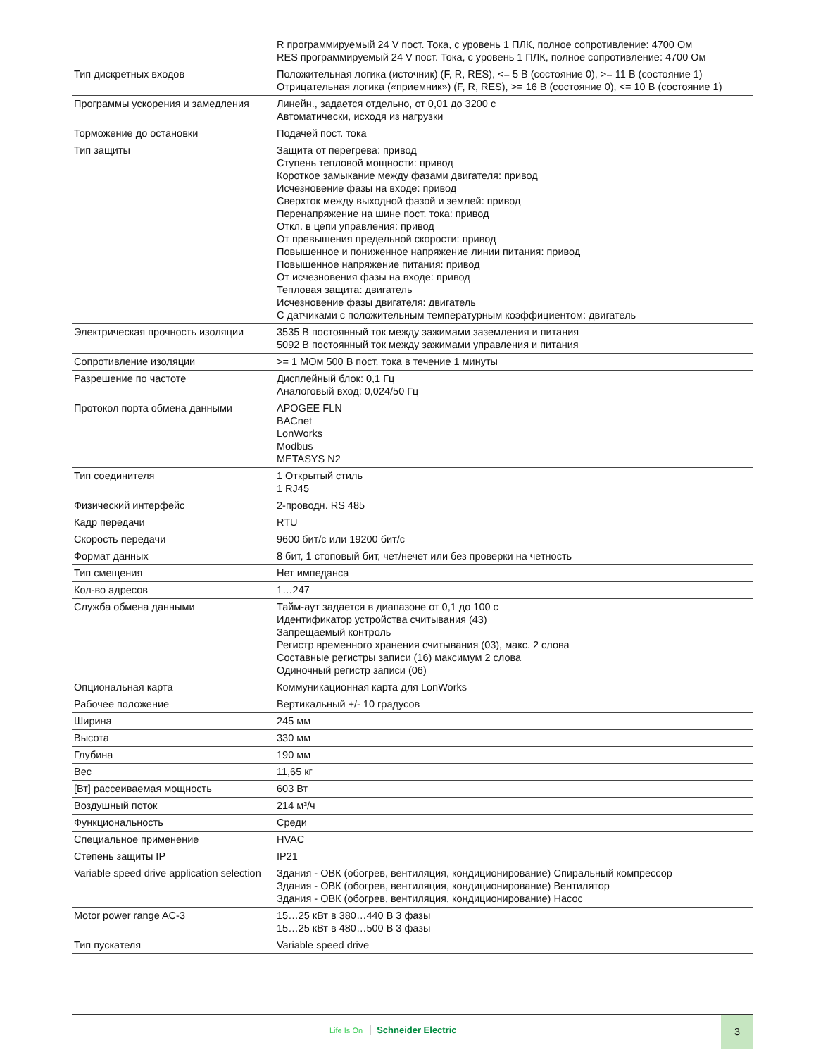| | R программируемый 24 V пост. Тока, с уровень 1 ПЛК, полное сопротивление: 4700 Ом RES программируемый 24 V пост. Тока, с уровень 1 ПЛК, полное сопротивление: 4700 Ом |
| Тип дискретных входов | Положительная логика (источник) (F, R, RES), <= 5 В (состояние 0), >= 11 В (состояние 1) Отрицательная логика («приемник») (F, R, RES), >= 16 В (состояние 0), <= 10 В (состояние 1) |
| Программы ускорения и замедления | Линейн., задается отдельно, от 0,01 до 3200 с Автоматически, исходя из нагрузки |
| Торможение до остановки | Подачей пост. тока |
| Тип защиты | Защита от перегрева: привод Ступень тепловой мощности: привод Короткое замыкание между фазами двигателя: привод Исчезновение фазы на входе: привод Сверхток между выходной фазой и землей: привод Перенапряжение на шине пост. тока: привод Откл. в цепи управления: привод От превышения предельной скорости: привод Повышенное и пониженное напряжение линии питания: привод Повышенное напряжение питания: привод От исчезновения фазы на входе: привод Тепловая защита: двигатель Исчезновение фазы двигателя: двигатель С датчиками с положительным температурным коэффициентом: двигатель |
| Электрическая прочность изоляции | 3535 В постоянный ток между зажимами заземления и питания 5092 В постоянный ток между зажимами управления и питания |
| Сопротивление изоляции | >= 1 МОм 500 В пост. тока в течение 1 минуты |
| Разрешение по частоте | Дисплейный блок: 0,1 Гц Аналоговый вход: 0,024/50 Гц |
| Протокол порта обмена данными | APOGEE FLN BACnet LonWorks Modbus METASYS N2 |
| Тип соединителя | 1 Открытый стиль 1 RJ45 |
| Физический интерфейс | 2-проводн. RS 485 |
| Кадр передачи | RTU |
| Скорость передачи | 9600 бит/с или 19200 бит/с |
| Формат данных | 8 бит, 1 стоповый бит, чет/нечет или без проверки на четность |
| Тип смещения | Нет импеданса |
| Кол-во адресов | 1…247 |
| Служба обмена данными | Тайм-аут задается в диапазоне от 0,1 до 100 с Идентификатор устройства считывания (43) Запрещаемый контроль Регистр временного хранения считывания (03), макс. 2 слова Составные регистры записи (16) максимум 2 слова Одиночный регистр записи (06) |
| Опциональная карта | Коммуникационная карта для LonWorks |
| Рабочее положение | Вертикальный +/- 10 градусов |
| Ширина | 245 мм |
| Высота | 330 мм |
| Глубина | 190 мм |
| Вес | 11,65 кг |
| [Вт] рассеиваемая мощность | 603 Вт |
| Воздушный поток | 214 м³/ч |
| Функциональность | Среди |
| Специальное применение | HVAC |
| Степень защиты IP | IP21 |
| Variable speed drive application selection | Здания - ОВК (обогрев, вентиляция, кондиционирование) Спиральный компрессор Здания - ОВК (обогрев, вентиляция, кондиционирование) Вентилятор Здания - ОВК (обогрев, вентиляция, кондиционирование) Насос |
| Motor power range AC-3 | 15…25 кВт в 380…440 В 3 фазы 15…25 кВт в 480…500 В 3 фазы |
| Тип пускателя | Variable speed drive |
Life Is On Schneider Electric
3